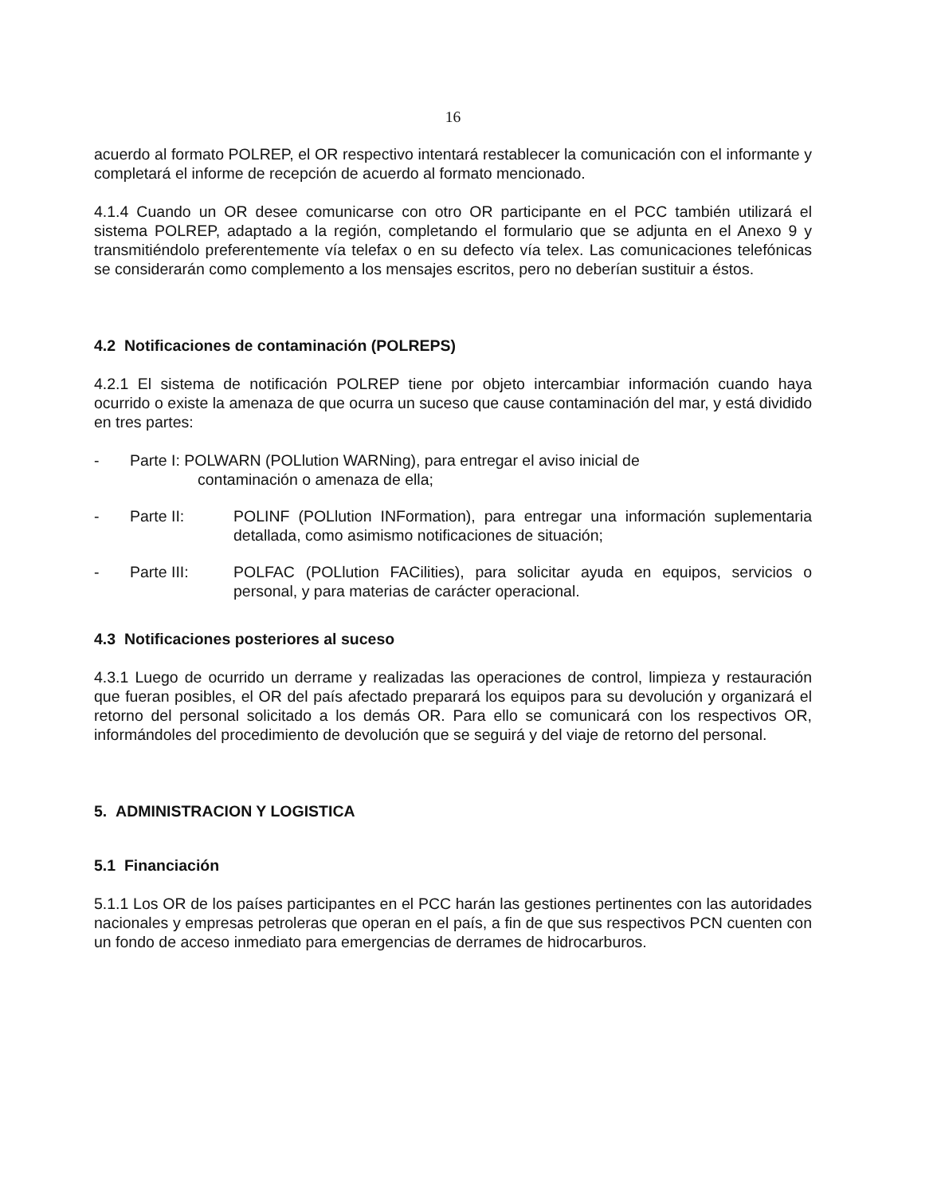16
acuerdo al formato POLREP, el OR respectivo intentará restablecer la comunicación con el informante y completará el informe de recepción de acuerdo al formato mencionado.
4.1.4 Cuando un OR desee comunicarse con otro OR participante en el PCC también utilizará el sistema POLREP, adaptado a la región, completando el formulario que se adjunta en el Anexo 9 y transmitiéndolo preferentemente vía telefax o en su defecto vía telex. Las comunicaciones telefónicas se considerarán como complemento a los mensajes escritos, pero no deberían sustituir a éstos.
4.2 Notificaciones de contaminación (POLREPS)
4.2.1 El sistema de notificación POLREP tiene por objeto intercambiar información cuando haya ocurrido o existe la amenaza de que ocurra un suceso que cause contaminación del mar, y está dividido en tres partes:
- Parte I: POLWARN (POLlution WARNing), para entregar el aviso inicial de
contaminación o amenaza de ella;
- Parte II: POLINF (POLlution INFormation), para entregar una información suplementaria detallada, como asimismo notificaciones de situación;
- Parte III: POLFAC (POLlution FACilities), para solicitar ayuda en equipos, servicios o personal, y para materias de carácter operacional.
4.3 Notificaciones posteriores al suceso
4.3.1 Luego de ocurrido un derrame y realizadas las operaciones de control, limpieza y restauración que fueran posibles, el OR del país afectado preparará los equipos para su devolución y organizará el retorno del personal solicitado a los demás OR. Para ello se comunicará con los respectivos OR, informándoles del procedimiento de devolución que se seguirá y del viaje de retorno del personal.
5. ADMINISTRACION Y LOGISTICA
5.1 Financiación
5.1.1 Los OR de los países participantes en el PCC harán las gestiones pertinentes con las autoridades nacionales y empresas petroleras que operan en el país, a fin de que sus respectivos PCN cuenten con un fondo de acceso inmediato para emergencias de derrames de hidrocarburos.